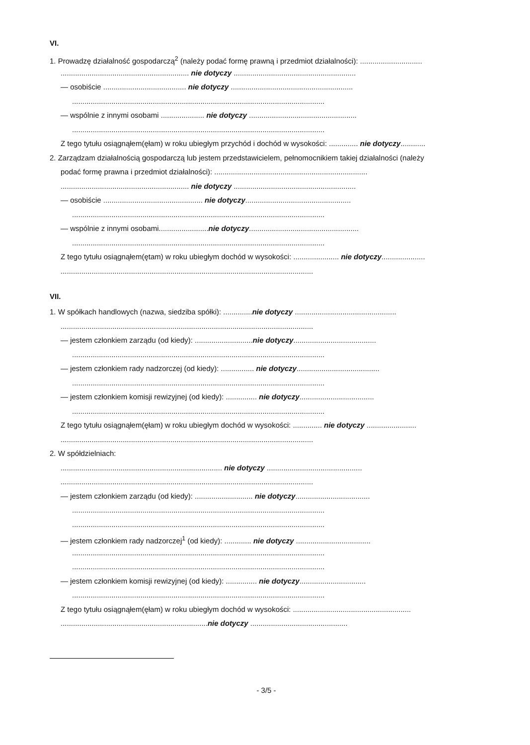VI.
1. Prowadzę działalność gospodarczą<sup>2</sup> (należy podać formę prawną i przedmiot działalności): ..............................
.............................................................. nie dotyczy ...........................................................
— osobiście ........................................ nie dotyczy ...........................................................
..........................................................................................................................
— wspólnie z innymi osobami ..................... nie dotyczy ....................................................
..........................................................................................................................
Z tego tytułu osiągnąłem(ęłam) w roku ubiegłym przychód i dochód w wysokości: .............. nie dotyczy............
2. Zarządzam działalnością gospodarczą lub jestem przedstawicielem, pełnomocnikiem takiej działalności (należy
podać formę prawna i przedmiot działalności): ..........................................................................
.............................................................. nie dotyczy ...........................................................
— osobiście ................................................ nie dotyczy...................................................
..........................................................................................................................
— wspólnie z innymi osobami........................nie dotyczy.....................................................
..........................................................................................................................
Z tego tytułu osiągnąłem(ętam) w roku ubiegłym dochód w wysokości: ...................... nie dotyczy.....................
..........................................................................................................................
VII.
1. W spółkach handlowych (nazwa, siedziba spółki): ..............nie dotyczy .................................................
..........................................................................................................................
— jestem członkiem zarządu (od kiedy): ............................nie dotyczy........................................
..........................................................................................................................
— jestem członkiem rady nadzorczej (od kiedy): ................ nie dotyczy........................................
..........................................................................................................................
— jestem członkiem komisji rewizyjnej (od kiedy): ............... nie dotyczy....................................
..........................................................................................................................
Z tego tytułu osiągnąłem(ęłam) w roku ubiegłym dochód w wysokości: .............. nie dotyczy ........................
..........................................................................................................................
2. W spółdzielniach:
.............................................................................. nie dotyczy ..............................................
..........................................................................................................................
— jestem członkiem zarządu (od kiedy): ............................ nie dotyczy....................................
..........................................................................................................................
..........................................................................................................................
— jestem członkiem rady nadzorczej<sup>1</sup> (od kiedy): ............. nie dotyczy ....................................
..........................................................................................................................
..........................................................................................................................
— jestem członkiem komisji rewizyjnej (od kiedy): ............... nie dotyczy................................
..........................................................................................................................
Z tego tytułu osiągnąłem(ęłam) w roku ubiegłym dochód w wysokości: .........................................................
.......................................................................nie dotyczy ...............................................
- 3/5 -